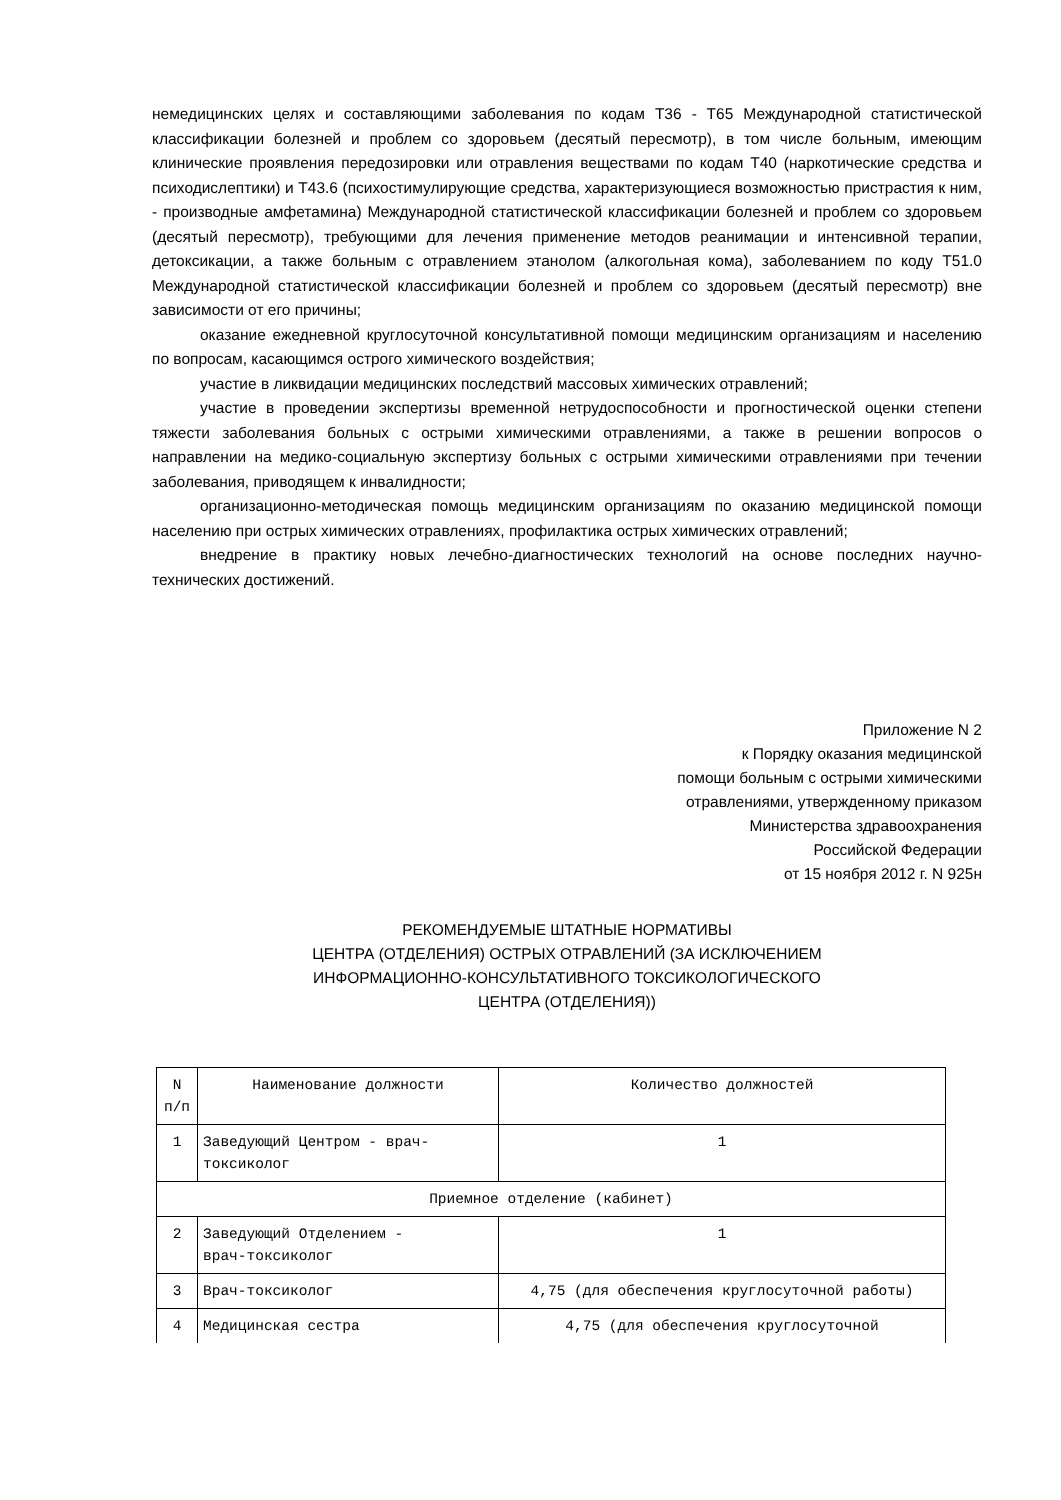немедицинских целях и составляющими заболевания по кодам T36 - T65 Международной статистической классификации болезней и проблем со здоровьем (десятый пересмотр), в том числе больным, имеющим клинические проявления передозировки или отравления веществами по кодам T40 (наркотические средства и психодислептики) и T43.6 (психостимулирующие средства, характеризующиеся возможностью пристрастия к ним, - производные амфетамина) Международной статистической классификации болезней и проблем со здоровьем (десятый пересмотр), требующими для лечения применение методов реанимации и интенсивной терапии, детоксикации, а также больным с отравлением этанолом (алкогольная кома), заболеванием по коду T51.0 Международной статистической классификации болезней и проблем со здоровьем (десятый пересмотр) вне зависимости от его причины;
оказание ежедневной круглосуточной консультативной помощи медицинским организациям и населению по вопросам, касающимся острого химического воздействия;
участие в ликвидации медицинских последствий массовых химических отравлений;
участие в проведении экспертизы временной нетрудоспособности и прогностической оценки степени тяжести заболевания больных с острыми химическими отравлениями, а также в решении вопросов о направлении на медико-социальную экспертизу больных с острыми химическими отравлениями при течении заболевания, приводящем к инвалидности;
организационно-методическая помощь медицинским организациям по оказанию медицинской помощи населению при острых химических отравлениях, профилактика острых химических отравлений;
внедрение в практику новых лечебно-диагностических технологий на основе последних научно-технических достижений.
Приложение N 2
к Порядку оказания медицинской
помощи больным с острыми химическими
отравлениями, утвержденному приказом
Министерства здравоохранения
Российской Федерации
от 15 ноября 2012 г. N 925н
РЕКОМЕНДУЕМЫЕ ШТАТНЫЕ НОРМАТИВЫ
ЦЕНТРА (ОТДЕЛЕНИЯ) ОСТРЫХ ОТРАВЛЕНИЙ (ЗА ИСКЛЮЧЕНИЕМ
ИНФОРМАЦИОННО-КОНСУЛЬТАТИВНОГО ТОКСИКОЛОГИЧЕСКОГО
ЦЕНТРА (ОТДЕЛЕНИЯ))
| N п/п | Наименование должности | Количество должностей |
| --- | --- | --- |
| 1 | Заведующий Центром - врач- токсиколог | 1 |
| Приемное отделение (кабинет) | | |
| 2 | Заведующий Отделением - врач-токсиколог | 1 |
| 3 | Врач-токсиколог | 4,75 (для обеспечения круглосуточной работы) |
| 4 | Медицинская сестра | 4,75 (для обеспечения круглосуточной |